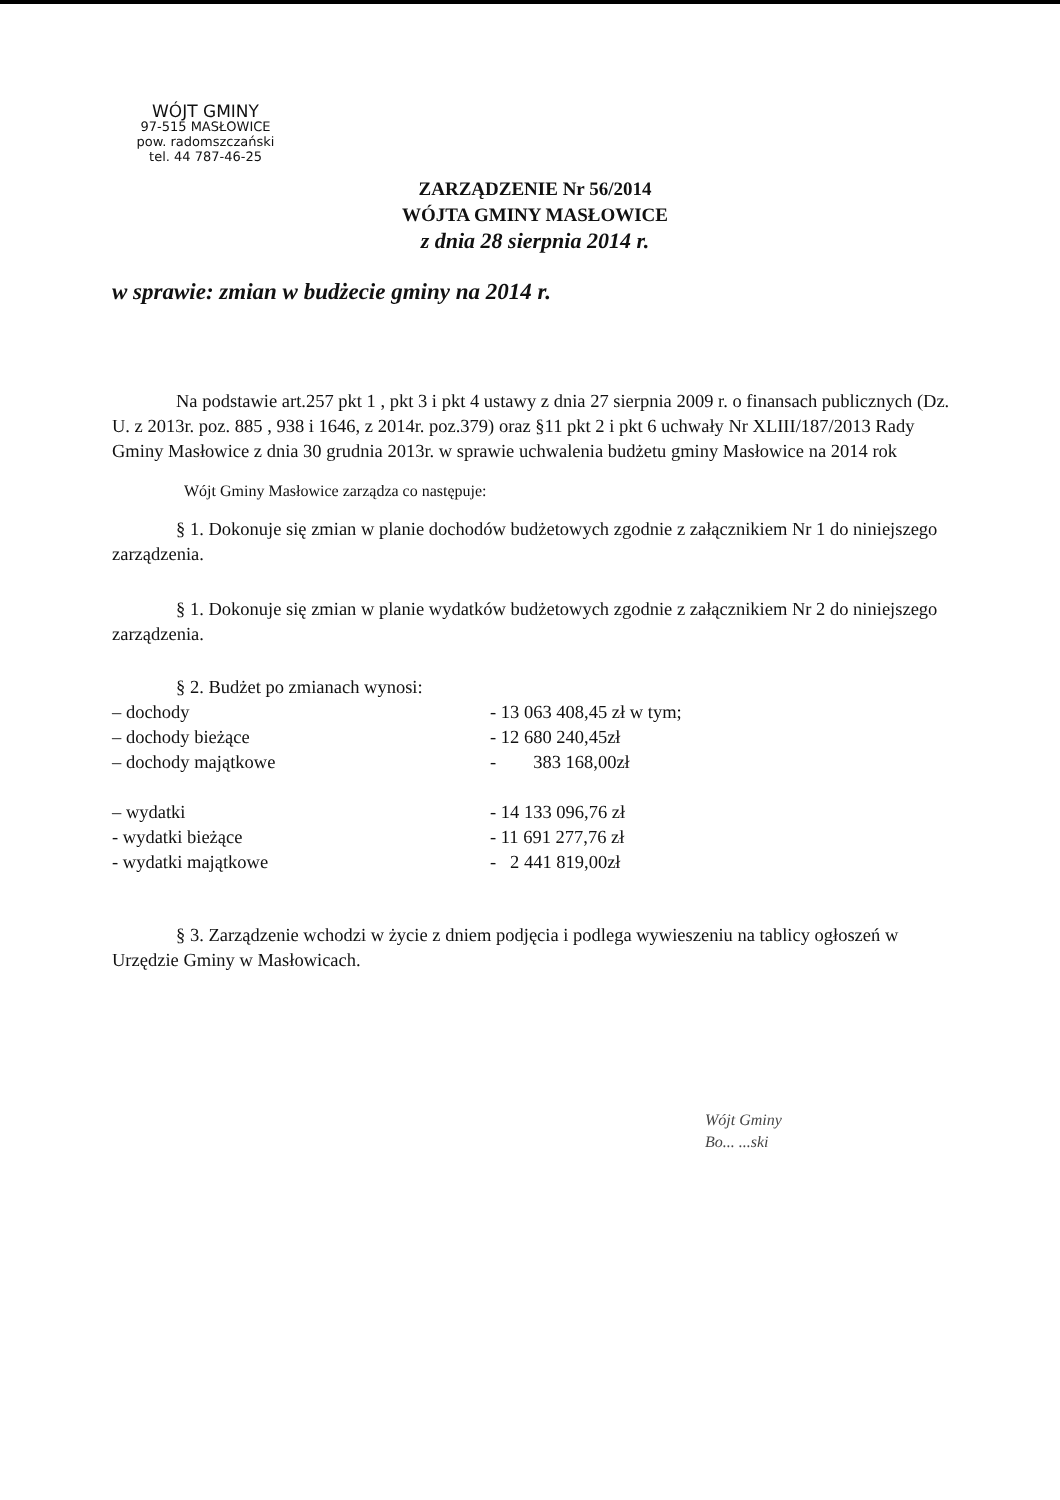WÓJT GMINY
97-515 MASŁOWICE
pow. radomszczański
tel. 44 787-46-25
ZARZĄDZENIE Nr 56/2014
WÓJTA GMINY MASŁOWICE
z dnia 28 sierpnia 2014 r.
w sprawie: zmian w budżecie gminy na 2014 r.
Na podstawie art.257 pkt 1 , pkt 3 i pkt 4 ustawy z dnia 27 sierpnia 2009 r. o finansach publicznych (Dz. U. z 2013r. poz. 885 , 938 i 1646, z 2014r. poz.379) oraz §11 pkt 2 i pkt 6 uchwały Nr XLIII/187/2013 Rady Gminy Masłowice z dnia 30 grudnia 2013r. w sprawie uchwalenia budżetu gminy Masłowice na 2014 rok
Wójt Gminy Masłowice zarządza co następuje:
§ 1. Dokonuje się zmian w planie dochodów budżetowych zgodnie z załącznikiem Nr 1 do niniejszego zarządzenia.
§ 1. Dokonuje się zmian w planie wydatków budżetowych zgodnie z załącznikiem Nr 2 do niniejszego zarządzenia.
§ 2. Budżet po zmianach wynosi:
| – dochody | - 13 063 408,45 zł w tym; |
| – dochody bieżące | - 12 680 240,45zł |
| – dochody majątkowe | - 383 168,00zł |
| – wydatki | - 14 133 096,76 zł |
| - wydatki bieżące | - 11 691 277,76 zł |
| - wydatki majątkowe | - 2 441 819,00zł |
§ 3. Zarządzenie wchodzi w życie z dniem podjęcia i podlega wywieszeniu na tablicy ogłoszeń w Urzędzie Gminy w Masłowicach.
Wójt Gminy
Bo... ...ski